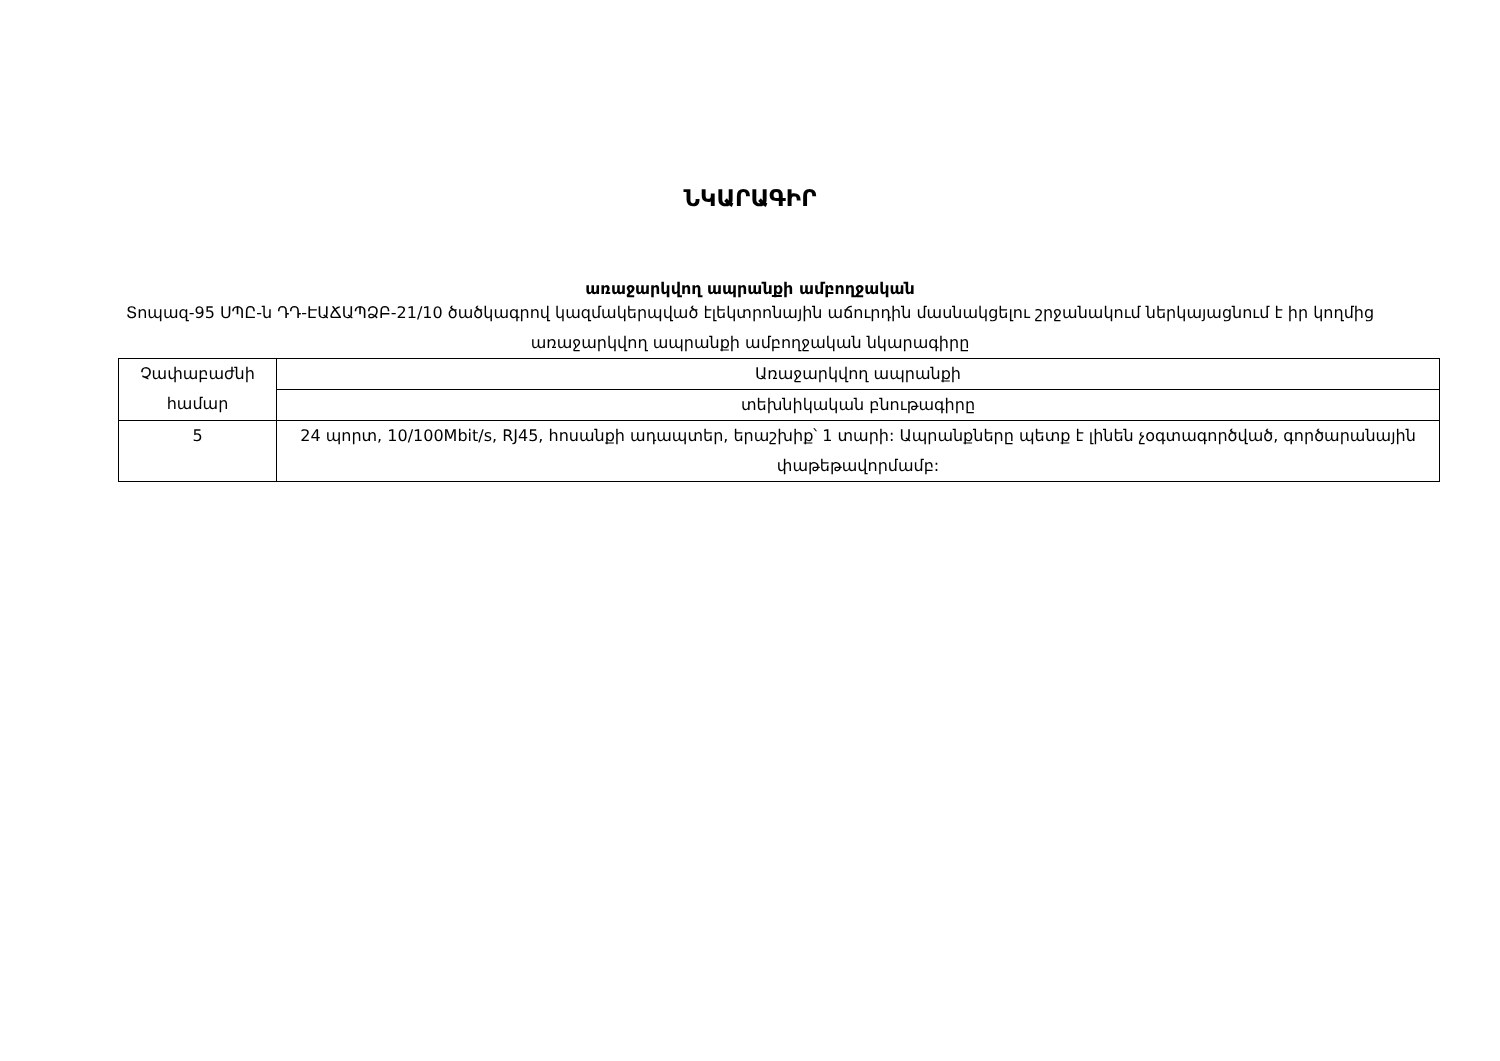ՆԿԱՐԱԳԻՐ
առաջարկվող ապրանքի ամբողջական
Տոպազ-95 ՍՊԸ-ն ԴԴ-ԷԱՃԱՊՁԲ-21/10 ծածկագրով կազմակերպված էլեկտրոնային աճուրդին մասնակցելու շրջանակում ներկայացնում է իր կողմից առաջարկվող ապրանքի ամբողջական նկարագիրը
| Չափաբաժնի համար | Առաջարկվող ապրանքի |
| | տեխնիկական բնութագիրը |
| 5 | 24 պորտ, 10/100Mbit/s, RJ45, հոսանքի ադապտեր, երաշխիք՝ 1 տարի: Ապրանքները պետք է լինեն չօգտագործված, գործարանային փաթեթավորմամբ: |